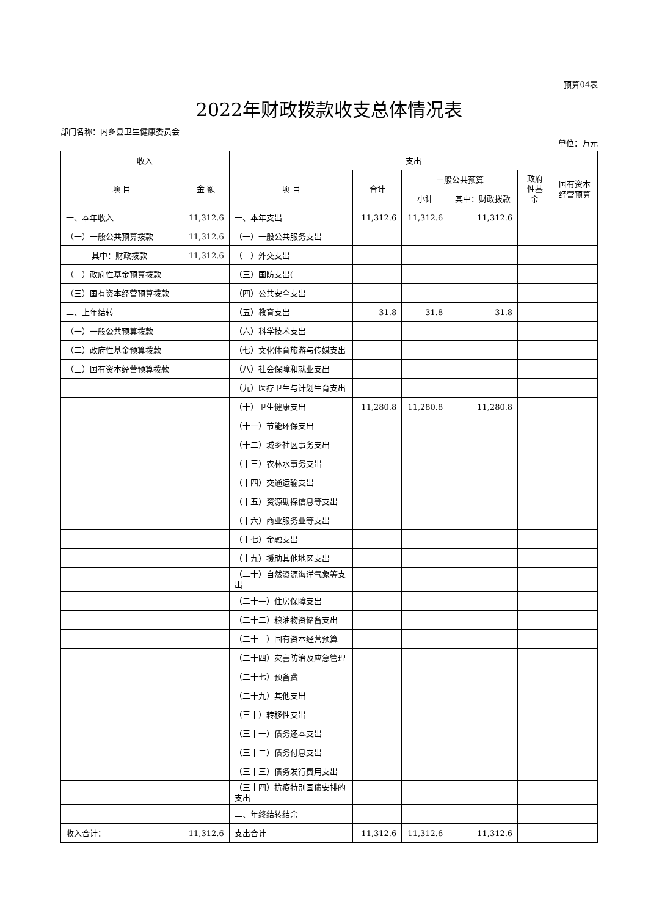预算04表
2022年财政拨款收支总体情况表
部门名称：内乡县卫生健康委员会
单位：万元
| 收入 | | 支出 | | | | | |
| --- | --- | --- | --- | --- | --- | --- | --- |
| 项 目 | 金 额 | 项 目 | 合计 | 一般公共预算 | | 政府性基金 | 国有资本经营预算 |
| | | | | 小计 | 其中：财政拨款 | | |
| 一、本年收入 | 11,312.6 | 一、本年支出 | 11,312.6 | 11,312.6 | 11,312.6 | | |
| （一）一般公共预算拨款 | 11,312.6 | （一）一般公共服务支出 | | | | | |
| 其中：财政拨款 | 11,312.6 | （二）外交支出 | | | | | |
| （二）政府性基金预算拨款 | | （三）国防支出( | | | | | |
| （三）国有资本经营预算拨款 | | （四）公共安全支出 | | | | | |
| 二、上年结转 | | （五）教育支出 | 31.8 | 31.8 | 31.8 | | |
| （一）一般公共预算拨款 | | （六）科学技术支出 | | | | | |
| （二）政府性基金预算拨款 | | （七）文化体育旅游与传媒支出 | | | | | |
| （三）国有资本经营预算拨款 | | （八）社会保障和就业支出 | | | | | |
| | | （九）医疗卫生与计划生育支出 | | | | | |
| | | （十）卫生健康支出 | 11,280.8 | 11,280.8 | 11,280.8 | | |
| | | （十一）节能环保支出 | | | | | |
| | | （十二）城乡社区事务支出 | | | | | |
| | | （十三）农林水事务支出 | | | | | |
| | | （十四）交通运输支出 | | | | | |
| | | （十五）资源勘探信息等支出 | | | | | |
| | | （十六）商业服务业等支出 | | | | | |
| | | （十七）金融支出 | | | | | |
| | | （十九）援助其他地区支出 | | | | | |
| | | （二十）自然资源海洋气象等支出 | | | | | |
| | | （二十一）住房保障支出 | | | | | |
| | | （二十二）粮油物资储备支出 | | | | | |
| | | （二十三）国有资本经营预算 | | | | | |
| | | （二十四）灾害防治及应急管理 | | | | | |
| | | （二十七）预备费 | | | | | |
| | | （二十九）其他支出 | | | | | |
| | | （三十）转移性支出 | | | | | |
| | | （三十一）债务还本支出 | | | | | |
| | | （三十二）债务付息支出 | | | | | |
| | | （三十三）债务发行费用支出 | | | | | |
| | | （三十四）抗疫特别国债安排的支出 | | | | | |
| | | 二、年终结转结余 | | | | | |
| 收入合计： | 11,312.6 | 支出合计 | 11,312.6 | 11,312.6 | 11,312.6 | | |